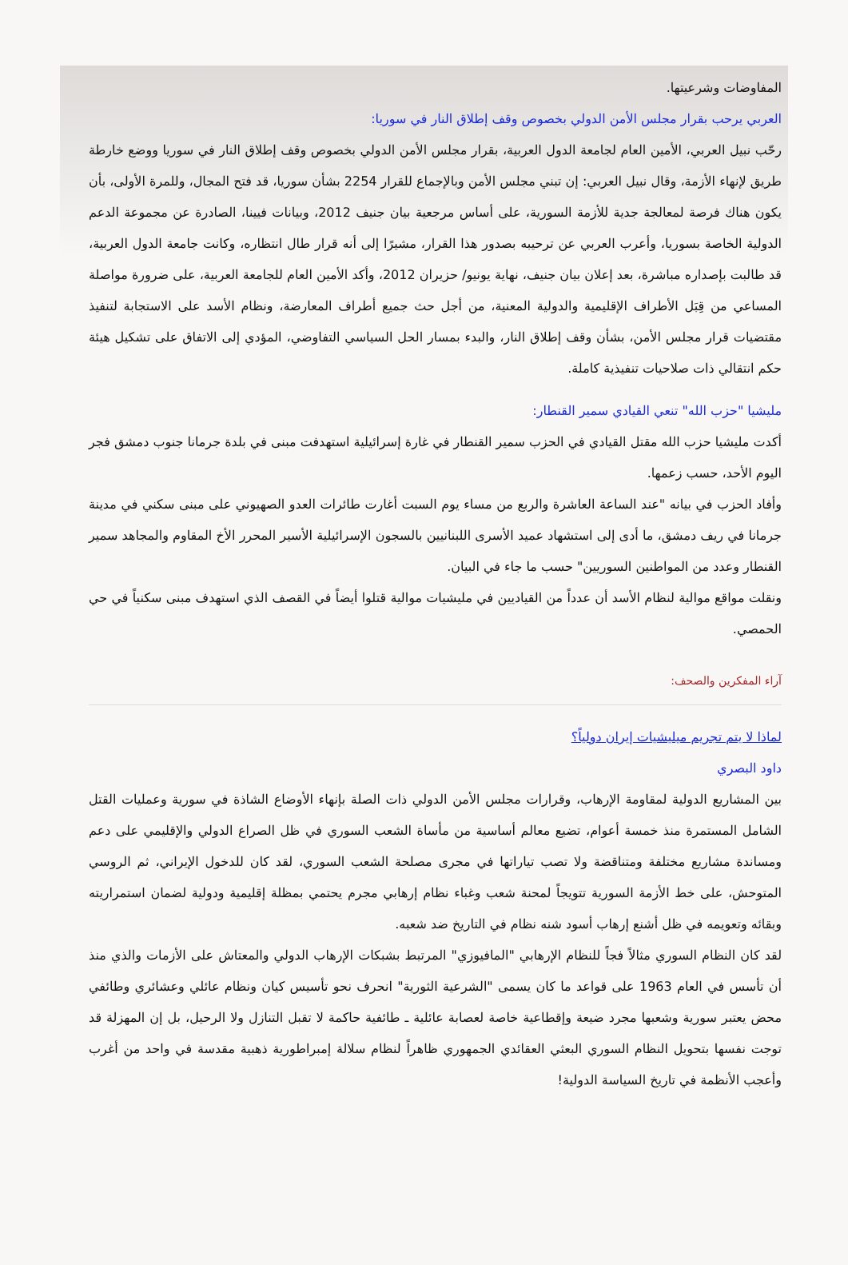المفاوضات وشرعيتها.
العربي يرحب بقرار مجلس الأمن الدولي بخصوص وقف إطلاق النار في سوريا:
رحّب نبيل العربي، الأمين العام لجامعة الدول العربية، بقرار مجلس الأمن الدولي بخصوص وقف إطلاق النار في سوريا ووضع خارطة طريق لإنهاء الأزمة، وقال نبيل العربي: إن تبني مجلس الأمن وبالإجماع للقرار 2254 بشأن سوريا، قد فتح المجال، وللمرة الأولى، بأن يكون هناك فرصة لمعالجة جدية للأزمة السورية، على أساس مرجعية بيان جنيف 2012، وبيانات فيينا، الصادرة عن مجموعة الدعم الدولية الخاصة بسوريا، وأعرب العربي عن ترحيبه بصدور هذا القرار، مشيرًا إلى أنه قرار طال انتظاره، وكانت جامعة الدول العربية، قد طالبت بإصداره مباشرة، بعد إعلان بيان جنيف، نهاية يونيو/ حزيران 2012، وأكد الأمين العام للجامعة العربية، على ضرورة مواصلة المساعي من قِبَل الأطراف الإقليمية والدولية المعنية، من أجل حث جميع أطراف المعارضة، ونظام الأسد على الاستجابة لتنفيذ مقتضيات قرار مجلس الأمن، بشأن وقف إطلاق النار، والبدء بمسار الحل السياسي التفاوضي، المؤدي إلى الاتفاق على تشكيل هيئة حكم انتقالي ذات صلاحيات تنفيذية كاملة.
مليشيا "حزب الله" تنعي القيادي سمير القنطار:
أكدت مليشيا حزب الله مقتل القيادي في الحزب سمير القنطار في غارة إسرائيلية استهدفت مبنى في بلدة جرمانا جنوب دمشق فجر اليوم الأحد، حسب زعمها.
وأفاد الحزب في بيانه "عند الساعة العاشرة والربع من مساء يوم السبت أغارت طائرات العدو الصهيوني على مبنى سكني في مدينة جرمانا في ريف دمشق، ما أدى إلى استشهاد عميد الأسرى اللبنانيين بالسجون الإسرائيلية الأسير المحرر الأخ المقاوم والمجاهد سمير القنطار وعدد من المواطنين السوريين" حسب ما جاء في البيان.
ونقلت مواقع موالية لنظام الأسد أن عدداً من القياديين في مليشيات موالية قتلوا أيضاً في القصف الذي استهدف مبنى سكنياً في حي الحمصي.
آراء المفكرين والصحف:
لماذا لا يتم تجريم ميليشيات إيران دولياً؟
داود البصري
بين المشاريع الدولية لمقاومة الإرهاب، وقرارات مجلس الأمن الدولي ذات الصلة بإنهاء الأوضاع الشاذة في سورية وعمليات القتل الشامل المستمرة منذ خمسة أعوام، تضيع معالم أساسية من مأساة الشعب السوري في ظل الصراع الدولي والإقليمي على دعم ومساندة مشاريع مختلفة ومتناقضة ولا تصب تياراتها في مجرى مصلحة الشعب السوري، لقد كان للدخول الإيراني، ثم الروسي المتوحش، على خط الأزمة السورية تتويجاً لمحنة شعب وغباء نظام إرهابي مجرم يحتمي بمظلة إقليمية ودولية لضمان استمراريته وبقائه وتعويمه في ظل أشنع إرهاب أسود شنه نظام في التاريخ ضد شعبه.
لقد كان النظام السوري مثالاً فجاً للنظام الإرهابي "المافيوزي" المرتبط بشبكات الإرهاب الدولي والمعتاش على الأزمات والذي منذ أن تأسس في العام 1963 على قواعد ما كان يسمى "الشرعية الثورية" انحرف نحو تأسيس كيان ونظام عائلي وعشائري وطائفي محض يعتبر سورية وشعبها مجرد ضيعة وإقطاعية خاصة لعصابة عائلية ـ طائفية حاكمة لا تقبل التنازل ولا الرحيل، بل إن المهزلة قد توجت نفسها بتحويل النظام السوري البعثي العقائدي الجمهوري ظاهراً لنظام سلالة إمبراطورية ذهبية مقدسة في واحد من أغرب وأعجب الأنظمة في تاريخ السياسة الدولية!